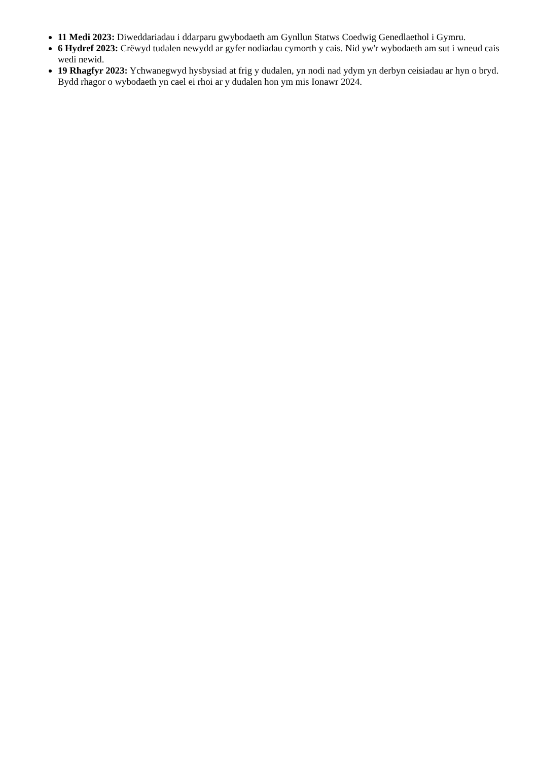11 Medi 2023: Diweddariadau i ddarparu gwybodaeth am Gynllun Statws Coedwig Genedlaethol i Gymru.
6 Hydref 2023: Crëwyd tudalen newydd ar gyfer nodiadau cymorth y cais. Nid yw'r wybodaeth am sut i wneud cais wedi newid.
19 Rhagfyr 2023: Ychwanegwyd hysbysiad at frig y dudalen, yn nodi nad ydym yn derbyn ceisiadau ar hyn o bryd. Bydd rhagor o wybodaeth yn cael ei rhoi ar y dudalen hon ym mis Ionawr 2024.